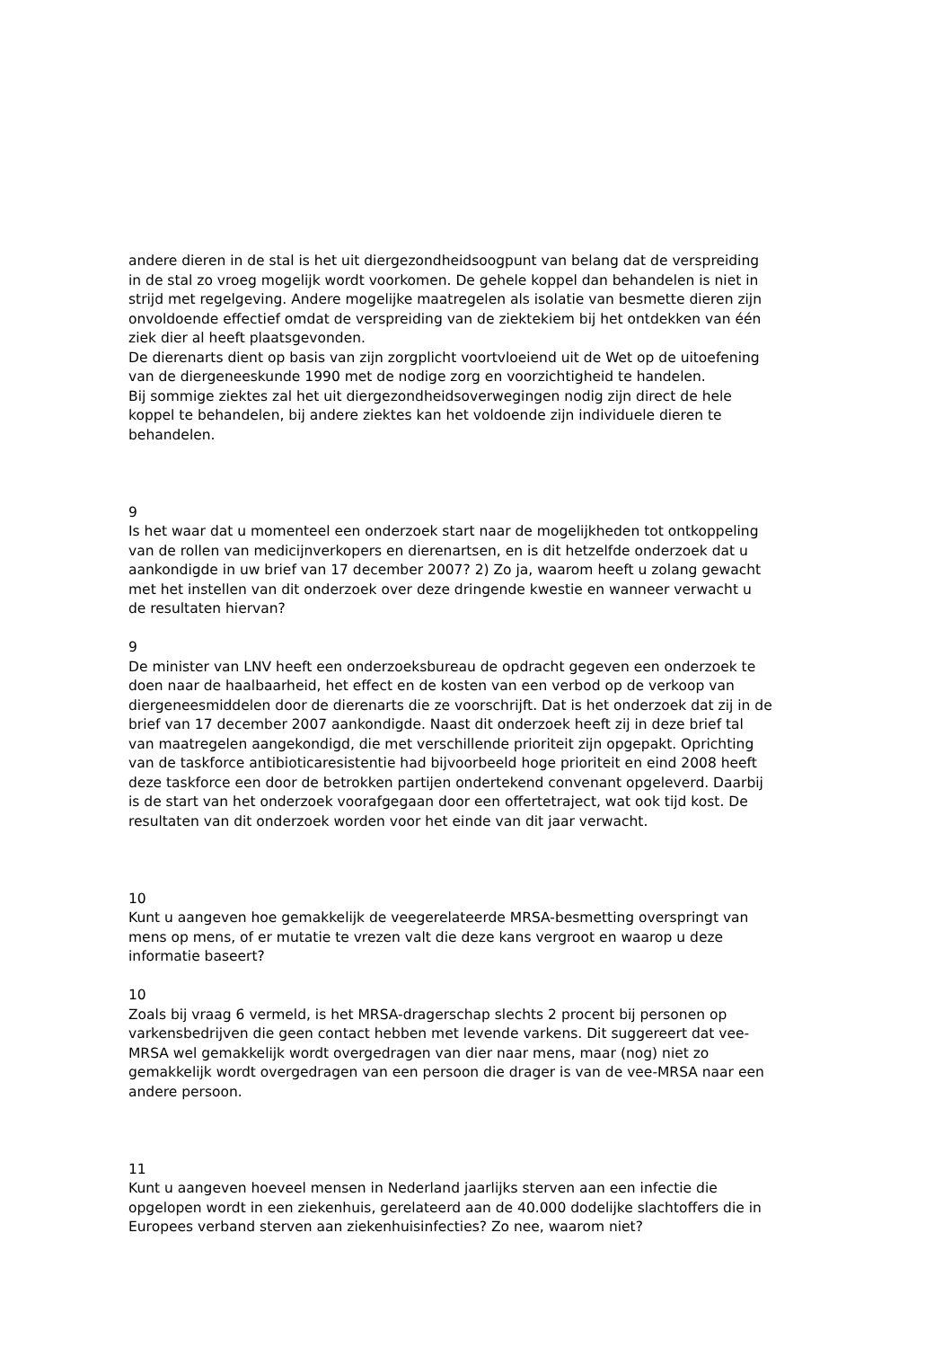andere dieren in de stal is het uit diergezondheidsoogpunt van belang dat de verspreiding in de stal zo vroeg mogelijk wordt voorkomen. De gehele koppel dan behandelen is niet in strijd met regelgeving. Andere mogelijke maatregelen als isolatie van besmette dieren zijn onvoldoende effectief omdat de verspreiding van de ziektekiem bij het ontdekken van één ziek dier al heeft plaatsgevonden.
De dierenarts dient op basis van zijn zorgplicht voortvloeiend uit de Wet op de uitoefening van de diergeneeskunde 1990 met de nodige zorg en voorzichtigheid te handelen.
Bij sommige ziektes zal het uit diergezondheidsoverwegingen nodig zijn direct de hele koppel te behandelen, bij andere ziektes kan het voldoende zijn individuele dieren te behandelen.
9
Is het waar dat u momenteel een onderzoek start naar de mogelijkheden tot ontkoppeling van de rollen van medicijnverkopers en dierenartsen, en is dit hetzelfde onderzoek dat u aankondigde in uw brief van 17 december 2007? 2) Zo ja, waarom heeft u zolang gewacht met het instellen van dit onderzoek over deze dringende kwestie en wanneer verwacht u de resultaten hiervan?
9
De minister van LNV heeft een onderzoeksbureau de opdracht gegeven een onderzoek te doen naar de haalbaarheid, het effect en de kosten van een verbod op de verkoop van diergeneesmiddelen door de dierenarts die ze voorschrijft. Dat is het onderzoek dat zij in de brief van 17 december 2007 aankondigde. Naast dit onderzoek heeft zij in deze brief tal van maatregelen aangekondigd, die met verschillende prioriteit zijn opgepakt. Oprichting van de taskforce antibioticaresistentie had bijvoorbeeld hoge prioriteit en eind 2008 heeft deze taskforce een door de betrokken partijen ondertekend convenant opgeleverd. Daarbij is de start van het onderzoek voorafgegaan door een offertetraject, wat ook tijd kost. De resultaten van dit onderzoek worden voor het einde van dit jaar verwacht.
10
Kunt u aangeven hoe gemakkelijk de veegerelateerde MRSA-besmetting overspringt van mens op mens, of er mutatie te vrezen valt die deze kans vergroot en waarop u deze informatie baseert?
10
Zoals bij vraag 6 vermeld, is het MRSA-dragerschap slechts 2 procent bij personen op varkensbedrijven die geen contact hebben met levende varkens. Dit suggereert dat vee-MRSA wel gemakkelijk wordt overgedragen van dier naar mens, maar (nog) niet zo gemakkelijk wordt overgedragen van een persoon die drager is van de vee-MRSA naar een andere persoon.
11
Kunt u aangeven hoeveel mensen in Nederland jaarlijks sterven aan een infectie die opgelopen wordt in een ziekenhuis, gerelateerd aan de 40.000 dodelijke slachtoffers die in Europees verband sterven aan ziekenhuisinfecties? Zo nee, waarom niet?